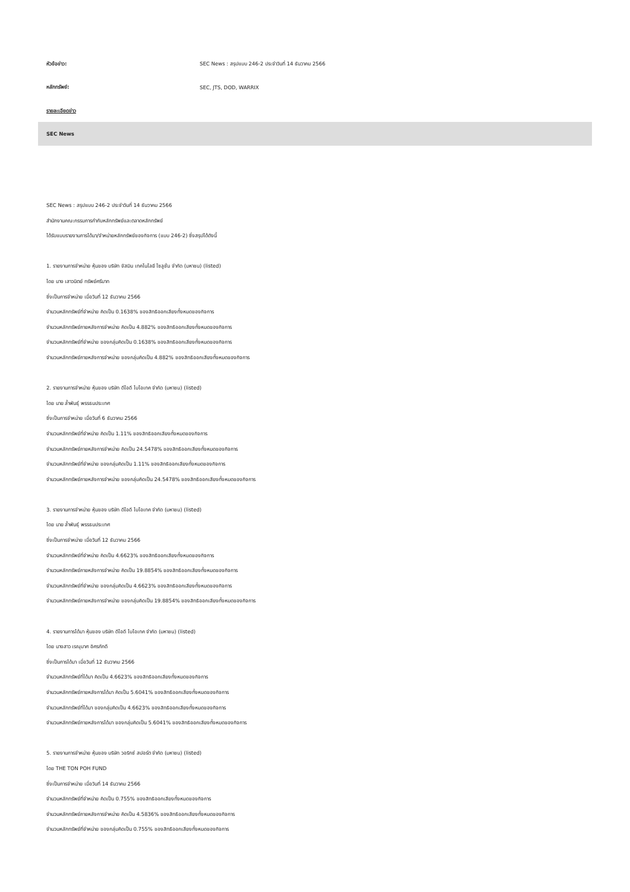หัวข้อข่าว: SEC News : สรุปแบบ 246-2 ประจำวันที่ 14 ธันวาคม 2566
หลักทรัพย์: SEC, JTS, DOD, WARRIX
รายละเอียดข่าว
SEC News
SEC News : สรุปแบบ 246-2 ประจำวันที่ 14 ธันวาคม 2566
สำนักงานคณะกรรมการกำกับหลักทรัพย์และตลาดหลักทรัพย์
ได้รับแบบรายงานการได้มา/จำหน่ายหลักทรัพย์ของกิจการ (แบบ 246-2) ซึ่งสรุปได้ดังนี้
1. รายงานการจำหน่าย หุ้นของ บริษัท จัสมิน เทคโนโลยี โซลูชั่น จำกัด (มหาชน) (listed)
โดย นาง เสาวนิตย์ ทรัพย์ศรีมาท
ซึ่งเป็นการจำหน่าย เมื่อวันที่ 12 ธันวาคม 2566
จำนวนหลักทรัพย์ที่จำหน่าย คิดเป็น 0.1638% ของสิทธิออกเสียงทั้งหมดของกิจการ
จำนวนหลักทรัพย์ภายหลังการจำหน่าย คิดเป็น 4.882% ของสิทธิออกเสียงทั้งหมดของกิจการ
จำนวนหลักทรัพย์ที่จำหน่าย ของกลุ่มคิดเป็น 0.1638% ของสิทธิออกเสียงทั้งหมดของกิจการ
จำนวนหลักทรัพย์ภายหลังการจำหน่าย ของกลุ่มคิดเป็น 4.882% ของสิทธิออกเสียงทั้งหมดของกิจการ
2. รายงานการจำหน่าย หุ้นของ บริษัท ดีโอดี ไบโอเทค จำกัด (มหาชน) (listed)
โดย นาย ล้ำพันธุ์ พรรธนประเทศ
ซึ่งเป็นการจำหน่าย เมื่อวันที่ 6 ธันวาคม 2566
จำนวนหลักทรัพย์ที่จำหน่าย คิดเป็น 1.11% ของสิทธิออกเสียงทั้งหมดของกิจการ
จำนวนหลักทรัพย์ภายหลังการจำหน่าย คิดเป็น 24.5478% ของสิทธิออกเสียงทั้งหมดของกิจการ
จำนวนหลักทรัพย์ที่จำหน่าย ของกลุ่มคิดเป็น 1.11% ของสิทธิออกเสียงทั้งหมดของกิจการ
จำนวนหลักทรัพย์ภายหลังการจำหน่าย ของกลุ่มคิดเป็น 24.5478% ของสิทธิออกเสียงทั้งหมดของกิจการ
3. รายงานการจำหน่าย หุ้นของ บริษัท ดีโอดี ไบโอเทค จำกัด (มหาชน) (listed)
โดย นาย ล้ำพันธุ์ พรรธนประเทศ
ซึ่งเป็นการจำหน่าย เมื่อวันที่ 12 ธันวาคม 2566
จำนวนหลักทรัพย์ที่จำหน่าย คิดเป็น 4.6623% ของสิทธิออกเสียงทั้งหมดของกิจการ
จำนวนหลักทรัพย์ภายหลังการจำหน่าย คิดเป็น 19.8854% ของสิทธิออกเสียงทั้งหมดของกิจการ
จำนวนหลักทรัพย์ที่จำหน่าย ของกลุ่มคิดเป็น 4.6623% ของสิทธิออกเสียงทั้งหมดของกิจการ
จำนวนหลักทรัพย์ภายหลังการจำหน่าย ของกลุ่มคิดเป็น 19.8854% ของสิทธิออกเสียงทั้งหมดของกิจการ
4. รายงานการได้มา หุ้นของ บริษัท ดีโอดี ไบโอเทค จำกัด (มหาชน) (listed)
โดย นางสาว เรณุมาศ อิศรภักดี
ซึ่งเป็นการได้มา เมื่อวันที่ 12 ธันวาคม 2566
จำนวนหลักทรัพย์ที่ได้มา คิดเป็น 4.6623% ของสิทธิออกเสียงทั้งหมดของกิจการ
จำนวนหลักทรัพย์ภายหลังการได้มา คิดเป็น 5.6041% ของสิทธิออกเสียงทั้งหมดของกิจการ
จำนวนหลักทรัพย์ที่ได้มา ของกลุ่มคิดเป็น 4.6623% ของสิทธิออกเสียงทั้งหมดของกิจการ
จำนวนหลักทรัพย์ภายหลังการได้มา ของกลุ่มคิดเป็น 5.6041% ของสิทธิออกเสียงทั้งหมดของกิจการ
5. รายงานการจำหน่าย หุ้นของ บริษัท วอริกซ์ สปอร์ต จำกัด (มหาชน) (listed)
โดย THE TON POH FUND
ซึ่งเป็นการจำหน่าย เมื่อวันที่ 14 ธันวาคม 2566
จำนวนหลักทรัพย์ที่จำหน่าย คิดเป็น 0.755% ของสิทธิออกเสียงทั้งหมดของกิจการ
จำนวนหลักทรัพย์ภายหลังการจำหน่าย คิดเป็น 4.5836% ของสิทธิออกเสียงทั้งหมดของกิจการ
จำนวนหลักทรัพย์ที่จำหน่าย ของกลุ่มคิดเป็น 0.755% ของสิทธิออกเสียงทั้งหมดของกิจการ